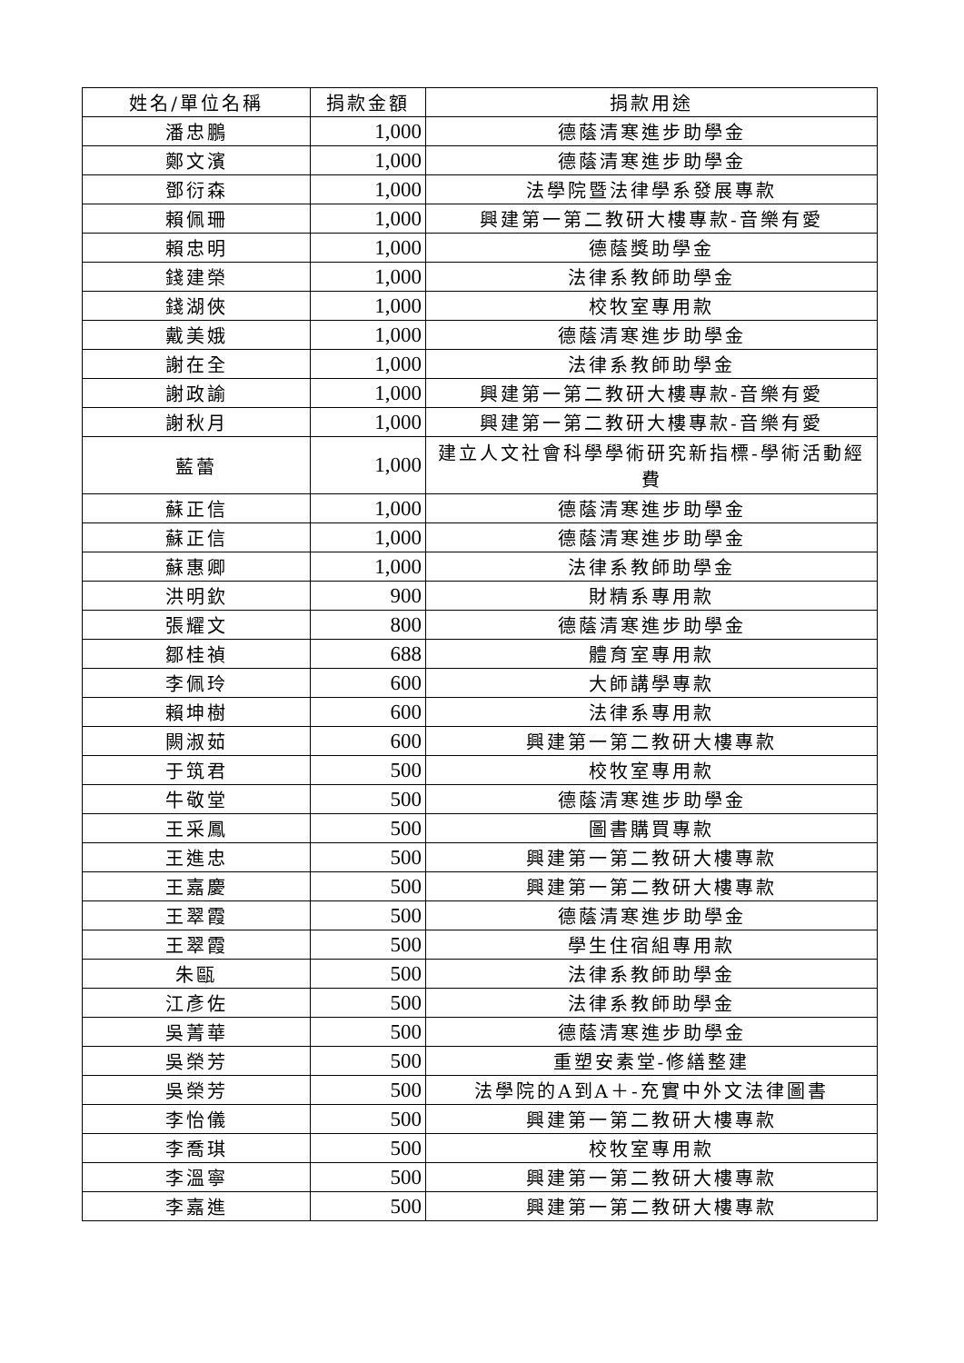| 姓名/單位名稱 | 捐款金額 | 捐款用途 |
| --- | --- | --- |
| 潘忠鵬 | 1,000 | 德蔭清寒進步助學金 |
| 鄭文濱 | 1,000 | 德蔭清寒進步助學金 |
| 鄧衍森 | 1,000 | 法學院暨法律學系發展專款 |
| 賴佩珊 | 1,000 | 興建第一第二教研大樓專款-音樂有愛 |
| 賴忠明 | 1,000 | 德蔭獎助學金 |
| 錢建榮 | 1,000 | 法律系教師助學金 |
| 錢湖俠 | 1,000 | 校牧室專用款 |
| 戴美娥 | 1,000 | 德蔭清寒進步助學金 |
| 謝在全 | 1,000 | 法律系教師助學金 |
| 謝政諭 | 1,000 | 興建第一第二教研大樓專款-音樂有愛 |
| 謝秋月 | 1,000 | 興建第一第二教研大樓專款-音樂有愛 |
| 藍蕾 | 1,000 | 建立人文社會科學學術研究新指標-學術活動經費 |
| 蘇正信 | 1,000 | 德蔭清寒進步助學金 |
| 蘇正信 | 1,000 | 德蔭清寒進步助學金 |
| 蘇惠卿 | 1,000 | 法律系教師助學金 |
| 洪明欽 | 900 | 財精系專用款 |
| 張耀文 | 800 | 德蔭清寒進步助學金 |
| 鄒桂禎 | 688 | 體育室專用款 |
| 李佩玲 | 600 | 大師講學專款 |
| 賴坤樹 | 600 | 法律系專用款 |
| 闕淑茹 | 600 | 興建第一第二教研大樓專款 |
| 于筑君 | 500 | 校牧室專用款 |
| 牛敬堂 | 500 | 德蔭清寒進步助學金 |
| 王采鳳 | 500 | 圖書購買專款 |
| 王進忠 | 500 | 興建第一第二教研大樓專款 |
| 王嘉慶 | 500 | 興建第一第二教研大樓專款 |
| 王翠霞 | 500 | 德蔭清寒進步助學金 |
| 王翠霞 | 500 | 學生住宿組專用款 |
| 朱甌 | 500 | 法律系教師助學金 |
| 江彥佐 | 500 | 法律系教師助學金 |
| 吳菁華 | 500 | 德蔭清寒進步助學金 |
| 吳榮芳 | 500 | 重塑安素堂-修繕整建 |
| 吳榮芳 | 500 | 法學院的A到A＋-充實中外文法律圖書 |
| 李怡儀 | 500 | 興建第一第二教研大樓專款 |
| 李喬琪 | 500 | 校牧室專用款 |
| 李溫寧 | 500 | 興建第一第二教研大樓專款 |
| 李嘉進 | 500 | 興建第一第二教研大樓專款 |